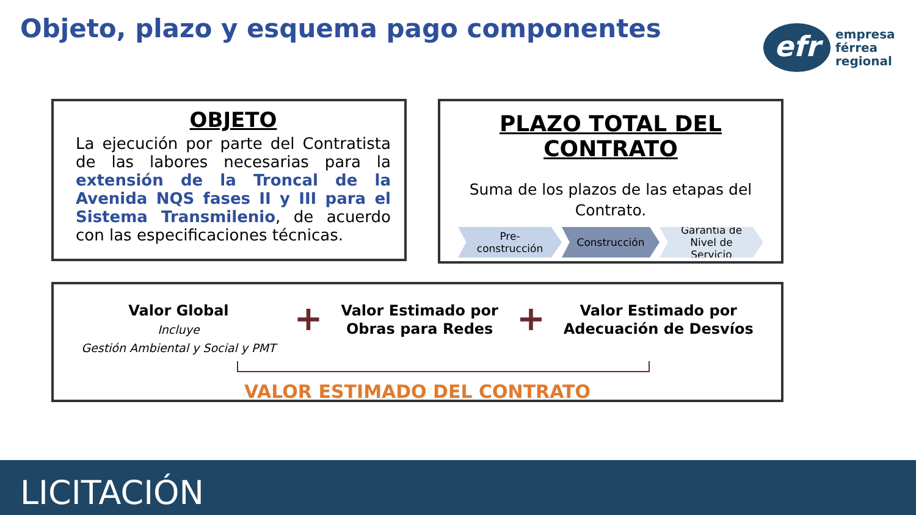Objeto, plazo y esquema pago componentes
efr
empresa
férrea
regional
OBJETO
La ejecución por parte del Contratista de las labores necesarias para la extensión de la Troncal de la Avenida NQS fases II y III para el Sistema Transmilenio, de acuerdo con las especificaciones técnicas.
PLAZO TOTAL DEL CONTRATO
Suma de los plazos de las etapas del
Contrato.
Pre-construcción
Construcción
Garantía de Nivel de Servicio
Valor Global
Incluye
Gestión Ambiental y Social y PMT
+
Valor Estimado por
Obras para Redes
+
Valor Estimado por
Adecuación de Desvíos
VALOR ESTIMADO DEL CONTRATO
LICITACIÓN